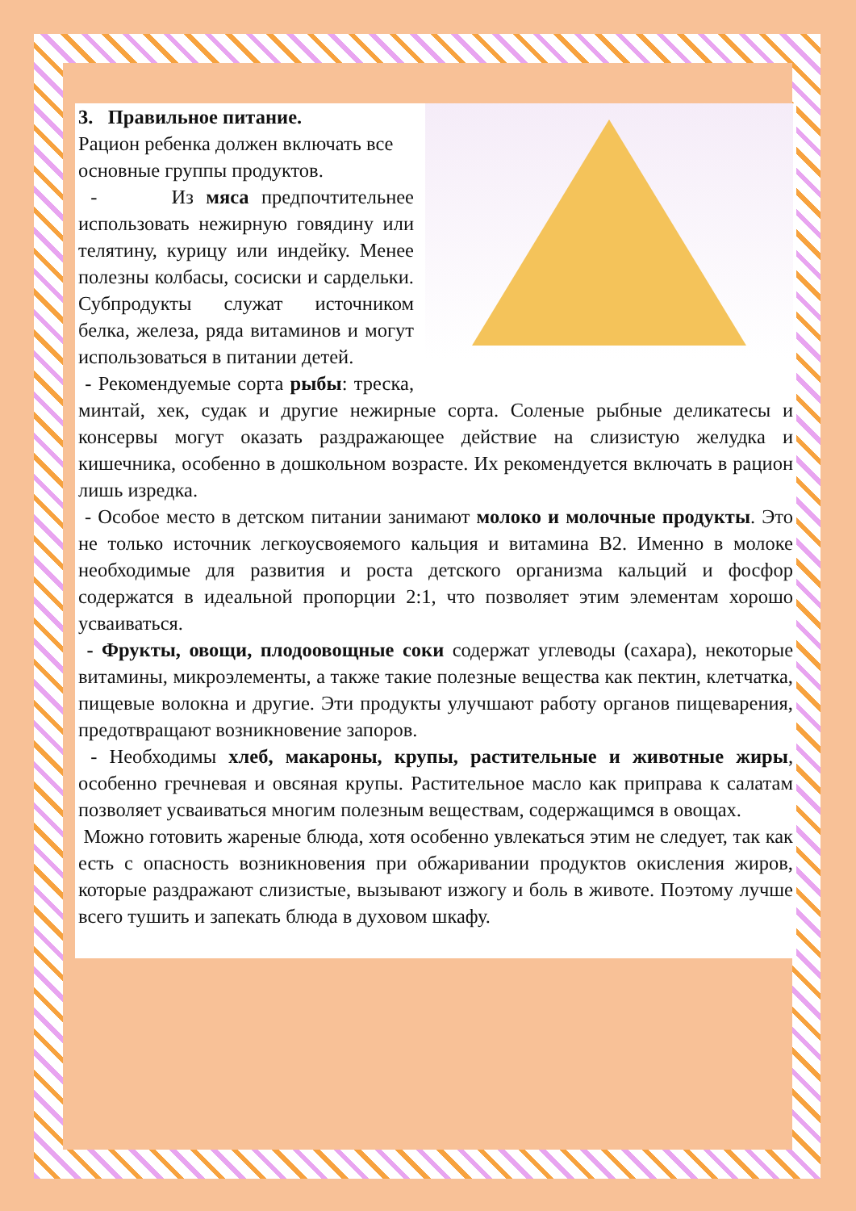3. Правильное питание.
Рацион ребенка должен включать все основные группы продуктов.
- Из мяса предпочтительнее использовать нежирную говядину или телятину, курицу или индейку. Менее полезны колбасы, сосиски и сардельки. Субпродукты служат источником белка, железа, ряда витаминов и могут использоваться в питании детей.
- Рекомендуемые сорта рыбы: треска, минтай, хек, судак и другие нежирные сорта. Соленые рыбные деликатесы и консервы могут оказать раздражающее действие на слизистую желудка и кишечника, особенно в дошкольном возрасте. Их рекомендуется включать в рацион лишь изредка.
- Особое место в детском питании занимают молоко и молочные продукты. Это не только источник легкоусвояемого кальция и витамина B2. Именно в молоке необходимые для развития и роста детского организма кальций и фосфор содержатся в идеальной пропорции 2:1, что позволяет этим элементам хорошо усваиваться.
- Фрукты, овощи, плодоовощные соки содержат углеводы (сахара), некоторые витамины, микроэлементы, а также такие полезные вещества как пектин, клетчатка, пищевые волокна и другие. Эти продукты улучшают работу органов пищеварения, предотвращают возникновение запоров.
- Необходимы хлеб, макароны, крупы, растительные и животные жиры, особенно гречневая и овсяная крупы. Растительное масло как приправа к салатам позволяет усваиваться многим полезным веществам, содержащимся в овощах.
Можно готовить жареные блюда, хотя особенно увлекаться этим не следует, так как есть с опасность возникновения при обжаривании продуктов окисления жиров, которые раздражают слизистые, вызывают изжогу и боль в животе. Поэтому лучше всего тушить и запекать блюда в духовом шкафу.